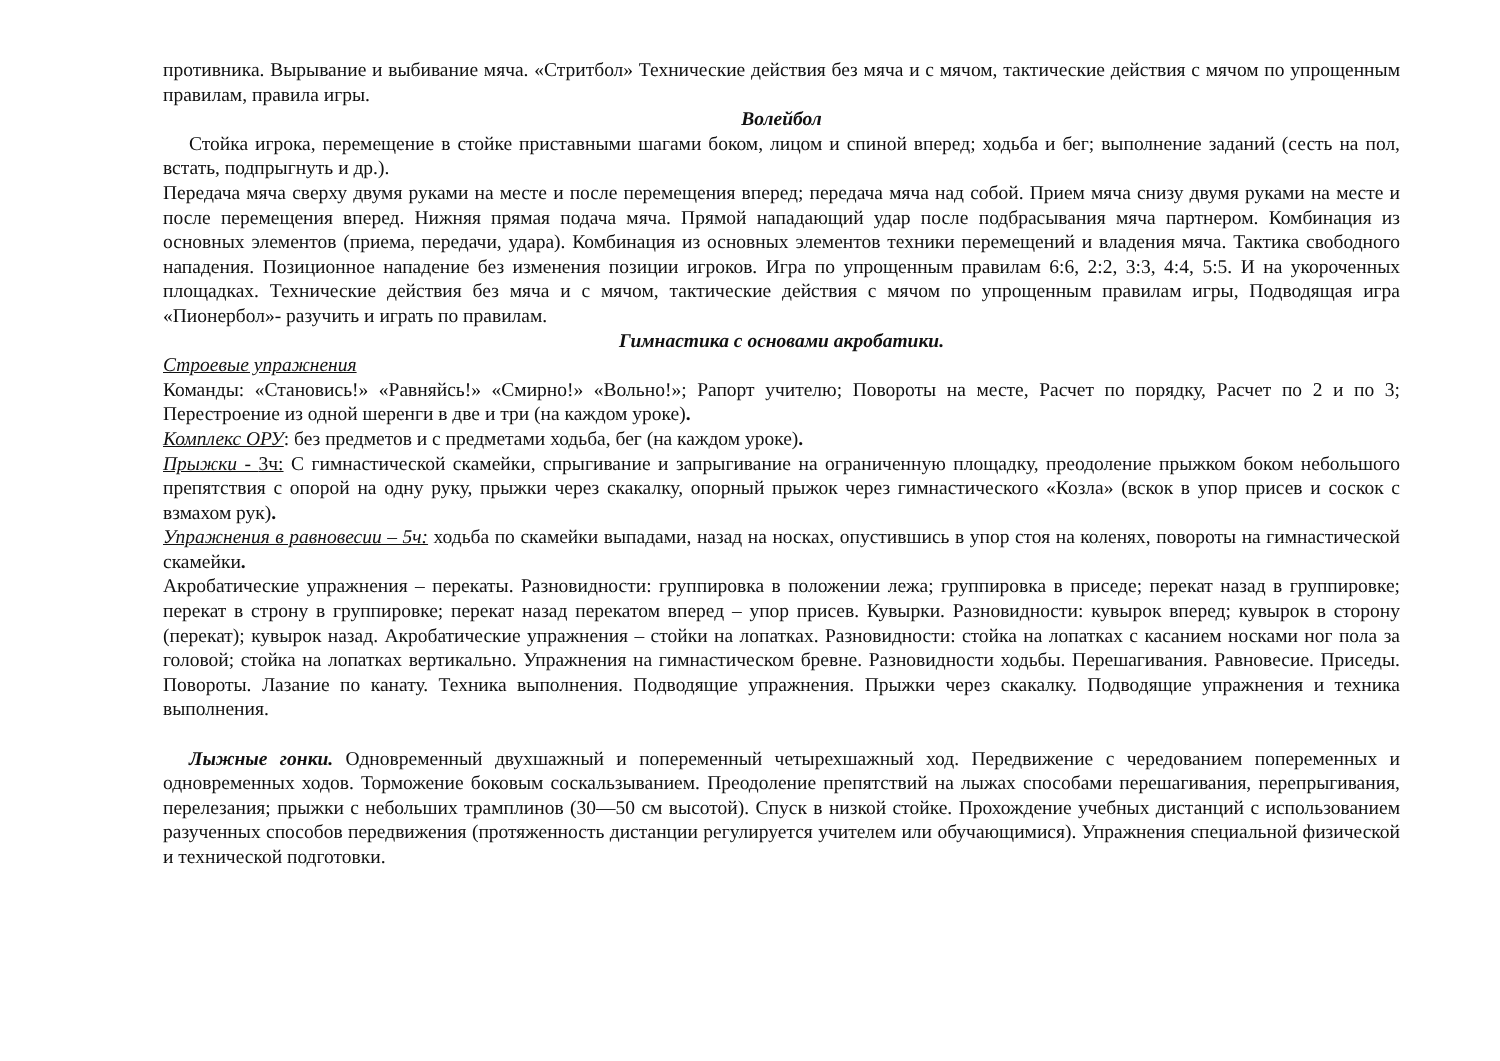противника. Вырывание и выбивание мяча. «Стритбол» Технические действия без мяча и с мячом, тактические действия с мячом по упрощенным правилам, правила игры.
Волейбол
Стойка игрока, перемещение в стойке приставными шагами боком, лицом и спиной вперед; ходьба и бег; выполнение заданий (сесть на пол, встать, подпрыгнуть и др.).
Передача мяча сверху двумя руками на месте и после перемещения вперед; передача мяча над собой. Прием мяча снизу двумя руками на месте и после перемещения вперед. Нижняя прямая подача мяча. Прямой нападающий удар после подбрасывания мяча партнером. Комбинация из основных элементов (приема, передачи, удара). Комбинация из основных элементов техники перемещений и владения мяча. Тактика свободного нападения. Позиционное нападение без изменения позиции игроков. Игра по упрощенным правилам 6:6, 2:2, 3:3, 4:4, 5:5. И на укороченных площадках. Технические действия без мяча и с мячом, тактические действия с мячом по упрощенным правилам игры, Подводящая игра «Пионербол»- разучить и играть по правилам.
Гимнастика с основами акробатики.
Строевые упражнения
Команды: «Становись!» «Равняйсь!» «Смирно!» «Вольно!»; Рапорт учителю; Повороты на месте, Расчет по порядку, Расчет по 2 и по 3; Перестроение из одной шеренги в две и три (на каждом уроке).
Комплекс ОРУ: без предметов и с предметами ходьба, бег (на каждом уроке).
Прыжки - 3ч: С гимнастической скамейки, спрыгивание и запрыгивание на ограниченную площадку, преодоление прыжком боком небольшого препятствия с опорой на одну руку, прыжки через скакалку, опорный прыжок через гимнастического «Козла» (вскок в упор присев и соскок с взмахом рук).
Упражнения в равновесии – 5ч: ходьба по скамейки выпадами, назад на носках, опустившись в упор стоя на коленях, повороты на гимнастической скамейки.
Акробатические упражнения – перекаты. Разновидности: группировка в положении лежа; группировка в приседе; перекат назад в группировке; перекат в строну в группировке; перекат назад перекатом вперед – упор присев. Кувырки. Разновидности: кувырок вперед; кувырок в сторону (перекат); кувырок назад. Акробатические упражнения – стойки на лопатках. Разновидности: стойка на лопатках с касанием носками ног пола за головой; стойка на лопатках вертикально. Упражнения на гимнастическом бревне. Разновидности ходьбы. Перешагивания. Равновесие. Приседы. Повороты. Лазание по канату. Техника выполнения. Подводящие упражнения. Прыжки через скакалку. Подводящие упражнения и техника выполнения.
Лыжные гонки. Одновременный двухшажный и попеременный четырехшажный ход. Передвижение с чередованием попеременных и одновременных ходов. Торможение боковым соскальзыванием. Преодоление препятствий на лыжах способами перешагивания, перепрыгивания, перелезания; прыжки с небольших трамплинов (30—50 см высотой). Спуск в низкой стойке. Прохождение учебных дистанций с использованием разученных способов передвижения (протяженность дистанции регулируется учителем или обучающимися). Упражнения специальной физической и технической подготовки.